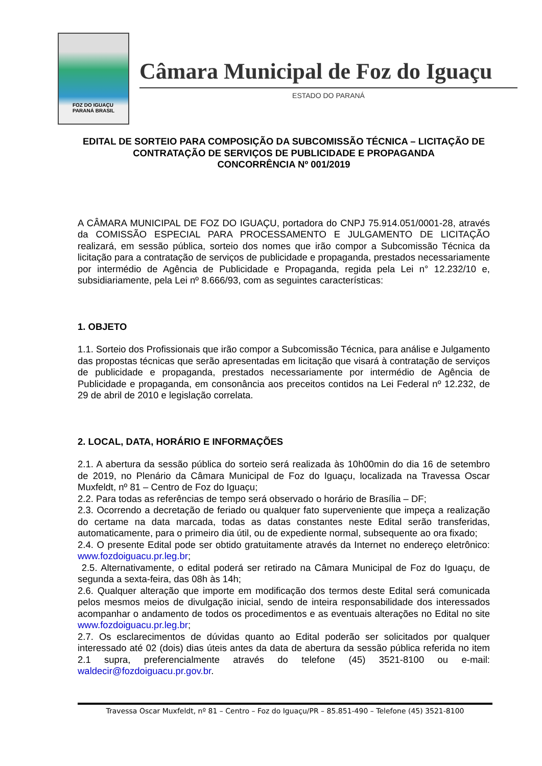FOZ DO IGUAÇU
PARANÁ BRASIL
Câmara Municipal de Foz do Iguaçu
ESTADO DO PARANÁ
EDITAL DE SORTEIO PARA COMPOSIÇÃO DA SUBCOMISSÃO TÉCNICA – LICITAÇÃO DE CONTRATAÇÃO DE SERVIÇOS DE PUBLICIDADE E PROPAGANDA
CONCORRÊNCIA Nº 001/2019
A CÂMARA MUNICIPAL DE FOZ DO IGUAÇU, portadora do CNPJ 75.914.051/0001-28, através da COMISSÃO ESPECIAL PARA PROCESSAMENTO E JULGAMENTO DE LICITAÇÃO realizará, em sessão pública, sorteio dos nomes que irão compor a Subcomissão Técnica da licitação para a contratação de serviços de publicidade e propaganda, prestados necessariamente por intermédio de Agência de Publicidade e Propaganda, regida pela Lei n° 12.232/10 e, subsidiariamente, pela Lei nº 8.666/93, com as seguintes características:
1. OBJETO
1.1. Sorteio dos Profissionais que irão compor a Subcomissão Técnica, para análise e Julgamento das propostas técnicas que serão apresentadas em licitação que visará à contratação de serviços de publicidade e propaganda, prestados necessariamente por intermédio de Agência de Publicidade e propaganda, em consonância aos preceitos contidos na Lei Federal nº 12.232, de 29 de abril de 2010 e legislação correlata.
2. LOCAL, DATA, HORÁRIO E INFORMAÇÕES
2.1. A abertura da sessão pública do sorteio será realizada às 10h00min do dia 16 de setembro de 2019, no Plenário da Câmara Municipal de Foz do Iguaçu, localizada na Travessa Oscar Muxfeldt, nº 81 – Centro de Foz do Iguaçu;
2.2. Para todas as referências de tempo será observado o horário de Brasília – DF;
2.3. Ocorrendo a decretação de feriado ou qualquer fato superveniente que impeça a realização do certame na data marcada, todas as datas constantes neste Edital serão transferidas, automaticamente, para o primeiro dia útil, ou de expediente normal, subsequente ao ora fixado;
2.4. O presente Edital pode ser obtido gratuitamente através da Internet no endereço eletrônico: www.fozdoiguacu.pr.leg.br;
2.5. Alternativamente, o edital poderá ser retirado na Câmara Municipal de Foz do Iguaçu, de segunda a sexta-feira, das 08h às 14h;
2.6. Qualquer alteração que importe em modificação dos termos deste Edital será comunicada pelos mesmos meios de divulgação inicial, sendo de inteira responsabilidade dos interessados acompanhar o andamento de todos os procedimentos e as eventuais alterações no Edital no site www.fozdoiguacu.pr.leg.br;
2.7. Os esclarecimentos de dúvidas quanto ao Edital poderão ser solicitados por qualquer interessado até 02 (dois) dias úteis antes da data de abertura da sessão pública referida no item 2.1 supra, preferencialmente através do telefone (45) 3521-8100 ou e-mail: waldecir@fozdoiguacu.pr.gov.br.
Travessa Oscar Muxfeldt, nº 81 – Centro – Foz do Iguaçu/PR – 85.851-490 – Telefone (45) 3521-8100